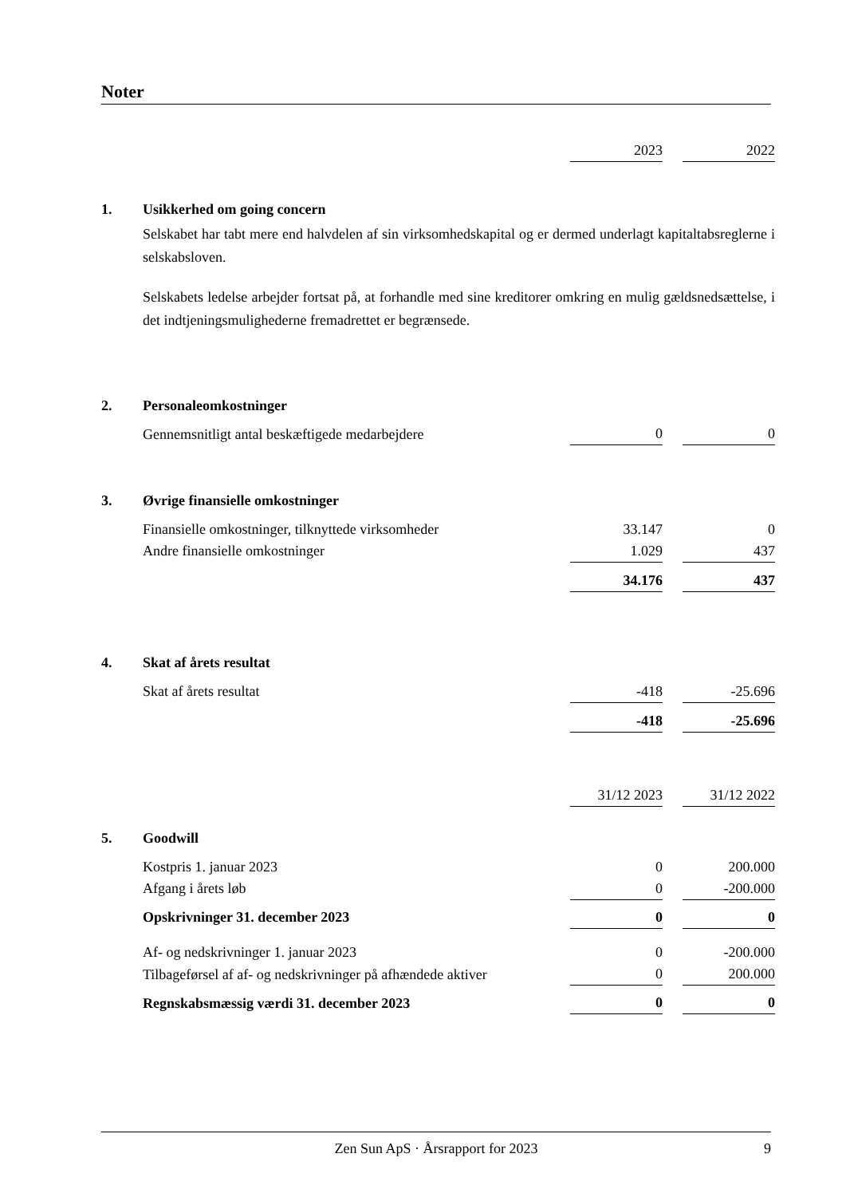Noter
| | | 2023 | | 2022 |
| 1. | Usikkerhed om going concern | | | |
| | Selskabet har tabt mere end halvdelen af sin virksomhedskapital og er dermed underlagt kapitaltabsreglerne i selskabsloven. Selskabets ledelse arbejder fortsat på, at forhandle med sine kreditorer omkring en mulig gældsnedsættelse, i det indtjeningsmulighederne fremadrettet er begrænsede. | | | |
| 2. | Personaleomkostninger | | | |
| | Gennemsnitligt antal beskæftigede medarbejdere | 0 | | 0 |
| 3. | Øvrige finansielle omkostninger | | | |
| | Finansielle omkostninger, tilknyttede virksomheder | 33.147 | | 0 |
| | Andre finansielle omkostninger | 1.029 | | 437 |
| | | 34.176 | | 437 |
| 4. | Skat af årets resultat | | | |
| | Skat af årets resultat | -418 | | -25.696 |
| | | -418 | | -25.696 |
| | | 31/12 2023 | | 31/12 2022 |
| 5. | Goodwill | | | |
| | Kostpris 1. januar 2023 | 0 | | 200.000 |
| | Afgang i årets løb | 0 | | -200.000 |
| | Opskrivninger 31. december 2023 | 0 | | 0 |
| | Af- og nedskrivninger 1. januar 2023 | 0 | | -200.000 |
| | Tilbageførsel af af- og nedskrivninger på afhændede aktiver | 0 | | 200.000 |
| | Regnskabsmæssig værdi 31. december 2023 | 0 | | 0 |
Zen Sun ApS · Årsrapport for 2023 9